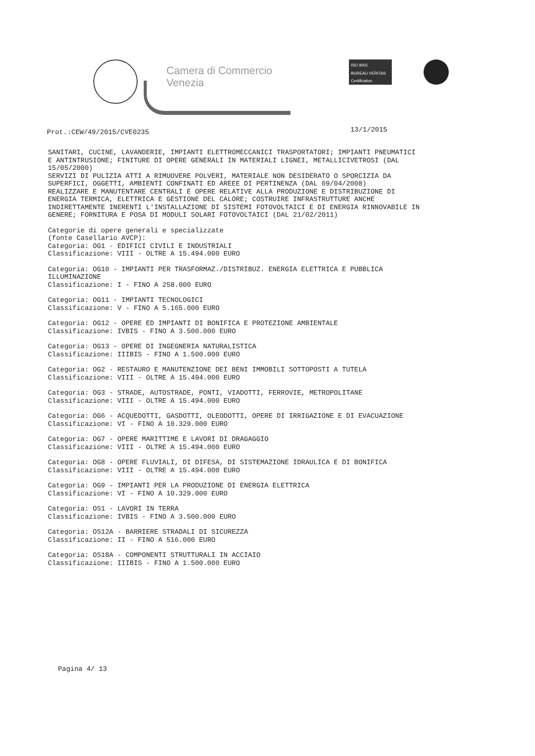Camera di Commercio
Venezia
ISO 9001
BUREAU VERITAS
Certification
Prot.:CEW/49/2015/CVE0235 13/1/2015
SANITARI, CUCINE, LAVANDERIE, IMPIANTI ELETTROMECCANICI TRASPORTATORI; IMPIANTI PNEUMATICI E ANTINTRUSIONE; FINITURE DI OPERE GENERALI IN MATERIALI LIGNEI, METALLICIVETROSI (DAL 15/05/2000)
SERVIZI DI PULIZIA ATTI A RIMUOVERE POLVERI, MATERIALE NON DESIDERATO O SPORCIZIA DA SUPERFICI, OGGETTI, AMBIENTI CONFINATI ED AREEE DI PERTINENZA (DAL 09/04/2008)
REALIZZARE E MANUTENTARE CENTRALI E OPERE RELATIVE ALLA PRODUZIONE E DISTRIBUZIONE DI ENERGIA TERMICA, ELETTRICA E GESTIONE DEL CALORE; COSTRUIRE INFRASTRUTTURE ANCHE INDIRETTAMENTE INERENTI L'INSTALLAZIONE DI SISTEMI FOTOVOLTAICI E DI ENERGIA RINNOVABILE IN GENERE; FORNITURA E POSA DI MODULI SOLARI FOTOVOLTAICI (DAL 21/02/2011)
Categorie di opere generali e specializzate
(fonte Casellario AVCP):
Categoria: OG1 - EDIFICI CIVILI E INDUSTRIALI
Classificazione: VIII - OLTRE A 15.494.000 EURO
Categoria: OG10 - IMPIANTI PER TRASFORMAZ./DISTRIBUZ. ENERGIA ELETTRICA E PUBBLICA ILLUMINAZIONE
Classificazione: I - FINO A 258.000 EURO
Categoria: OG11 - IMPIANTI TECNOLOGICI
Classificazione: V - FINO A 5.165.000 EURO
Categoria: OG12 - OPERE ED IMPIANTI DI BONIFICA E PROTEZIONE AMBIENTALE
Classificazione: IVBIS - FINO A 3.500.000 EURO
Categoria: OG13 - OPERE DI INGEGNERIA NATURALISTICA
Classificazione: IIIBIS - FINO A 1.500.000 EURO
Categoria: OG2 - RESTAURO E MANUTENZIONE DEI BENI IMMOBILI SOTTOPOSTI A TUTELA
Classificazione: VIII - OLTRE A 15.494.000 EURO
Categoria: OG3 - STRADE, AUTOSTRADE, PONTI, VIADOTTI, FERROVIE, METROPOLITANE
Classificazione: VIII - OLTRE A 15.494.000 EURO
Categoria: OG6 - ACQUEDOTTI, GASDOTTI, OLEODOTTI, OPERE DI IRRIGAZIONE E DI EVACUAZIONE
Classificazione: VI - FINO A 10.329.000 EURO
Categoria: OG7 - OPERE MARITTIME E LAVORI DI DRAGAGGIO
Classificazione: VIII - OLTRE A 15.494.000 EURO
Categoria: OG8 - OPERE FLUVIALI, DI DIFESA, DI SISTEMAZIONE IDRAULICA E DI BONIFICA
Classificazione: VIII - OLTRE A 15.494.000 EURO
Categoria: OG9 - IMPIANTI PER LA PRODUZIONE DI ENERGIA ELETTRICA
Classificazione: VI - FINO A 10.329.000 EURO
Categoria: OS1 - LAVORI IN TERRA
Classificazione: IVBIS - FINO A 3.500.000 EURO
Categoria: OS12A - BARRIERE STRADALI DI SICUREZZA
Classificazione: II - FINO A 516.000 EURO
Categoria: OS18A - COMPONENTI STRUTTURALI IN ACCIAIO
Classificazione: IIIBIS - FINO A 1.500.000 EURO
Pagina 4/ 13